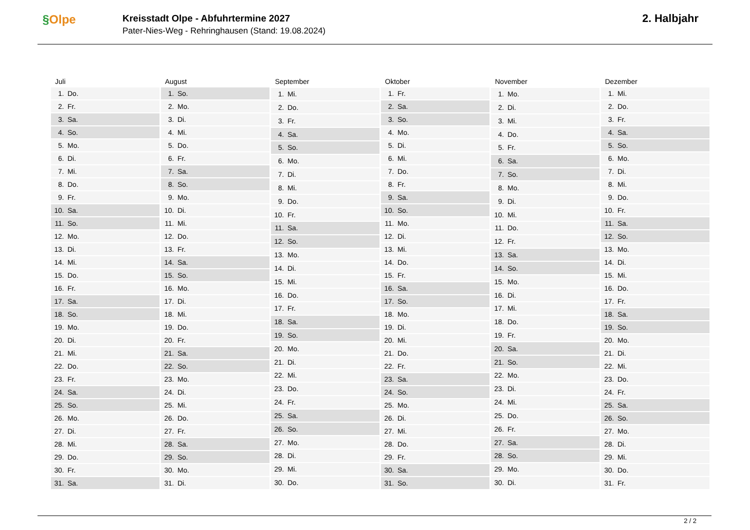§Olpe
Kreisstadt Olpe - Abfuhrtermine 2027
Pater-Nies-Weg - Rehringhausen (Stand: 19.08.2024)
2. Halbjahr
| Juli | |
| --- | --- |
| 1. | Do. |
| 2. | Fr. |
| 3. | Sa. |
| 4. | So. |
| 5. | Mo. |
| 6. | Di. |
| 7. | Mi. |
| 8. | Do. |
| 9. | Fr. |
| 10. | Sa. |
| 11. | So. |
| 12. | Mo. |
| 13. | Di. |
| 14. | Mi. |
| 15. | Do. |
| 16. | Fr. |
| 17. | Sa. |
| 18. | So. |
| 19. | Mo. |
| 20. | Di. |
| 21. | Mi. |
| 22. | Do. |
| 23. | Fr. |
| 24. | Sa. |
| 25. | So. |
| 26. | Mo. |
| 27. | Di. |
| 28. | Mi. |
| 29. | Do. |
| 30. | Fr. |
| 31. | Sa. |
| August | |
| --- | --- |
| 1. | So. |
| 2. | Mo. |
| 3. | Di. |
| 4. | Mi. |
| 5. | Do. |
| 6. | Fr. |
| 7. | Sa. |
| 8. | So. |
| 9. | Mo. |
| 10. | Di. |
| 11. | Mi. |
| 12. | Do. |
| 13. | Fr. |
| 14. | Sa. |
| 15. | So. |
| 16. | Mo. |
| 17. | Di. |
| 18. | Mi. |
| 19. | Do. |
| 20. | Fr. |
| 21. | Sa. |
| 22. | So. |
| 23. | Mo. |
| 24. | Di. |
| 25. | Mi. |
| 26. | Do. |
| 27. | Fr. |
| 28. | Sa. |
| 29. | So. |
| 30. | Mo. |
| 31. | Di. |
| September | |
| --- | --- |
| 1. | Mi. |
| 2. | Do. |
| 3. | Fr. |
| 4. | Sa. |
| 5. | So. |
| 6. | Mo. |
| 7. | Di. |
| 8. | Mi. |
| 9. | Do. |
| 10. | Fr. |
| 11. | Sa. |
| 12. | So. |
| 13. | Mo. |
| 14. | Di. |
| 15. | Mi. |
| 16. | Do. |
| 17. | Fr. |
| 18. | Sa. |
| 19. | So. |
| 20. | Mo. |
| 21. | Di. |
| 22. | Mi. |
| 23. | Do. |
| 24. | Fr. |
| 25. | Sa. |
| 26. | So. |
| 27. | Mo. |
| 28. | Di. |
| 29. | Mi. |
| 30. | Do. |
| Oktober | |
| --- | --- |
| 1. | Fr. |
| 2. | Sa. |
| 3. | So. |
| 4. | Mo. |
| 5. | Di. |
| 6. | Mi. |
| 7. | Do. |
| 8. | Fr. |
| 9. | Sa. |
| 10. | So. |
| 11. | Mo. |
| 12. | Di. |
| 13. | Mi. |
| 14. | Do. |
| 15. | Fr. |
| 16. | Sa. |
| 17. | So. |
| 18. | Mo. |
| 19. | Di. |
| 20. | Mi. |
| 21. | Do. |
| 22. | Fr. |
| 23. | Sa. |
| 24. | So. |
| 25. | Mo. |
| 26. | Di. |
| 27. | Mi. |
| 28. | Do. |
| 29. | Fr. |
| 30. | Sa. |
| 31. | So. |
| November | |
| --- | --- |
| 1. | Mo. |
| 2. | Di. |
| 3. | Mi. |
| 4. | Do. |
| 5. | Fr. |
| 6. | Sa. |
| 7. | So. |
| 8. | Mo. |
| 9. | Di. |
| 10. | Mi. |
| 11. | Do. |
| 12. | Fr. |
| 13. | Sa. |
| 14. | So. |
| 15. | Mo. |
| 16. | Di. |
| 17. | Mi. |
| 18. | Do. |
| 19. | Fr. |
| 20. | Sa. |
| 21. | So. |
| 22. | Mo. |
| 23. | Di. |
| 24. | Mi. |
| 25. | Do. |
| 26. | Fr. |
| 27. | Sa. |
| 28. | So. |
| 29. | Mo. |
| 30. | Di. |
| Dezember | |
| --- | --- |
| 1. | Mi. |
| 2. | Do. |
| 3. | Fr. |
| 4. | Sa. |
| 5. | So. |
| 6. | Mo. |
| 7. | Di. |
| 8. | Mi. |
| 9. | Do. |
| 10. | Fr. |
| 11. | Sa. |
| 12. | So. |
| 13. | Mo. |
| 14. | Di. |
| 15. | Mi. |
| 16. | Do. |
| 17. | Fr. |
| 18. | Sa. |
| 19. | So. |
| 20. | Mo. |
| 21. | Di. |
| 22. | Mi. |
| 23. | Do. |
| 24. | Fr. |
| 25. | Sa. |
| 26. | So. |
| 27. | Mo. |
| 28. | Di. |
| 29. | Mi. |
| 30. | Do. |
| 31. | Fr. |
2 / 2